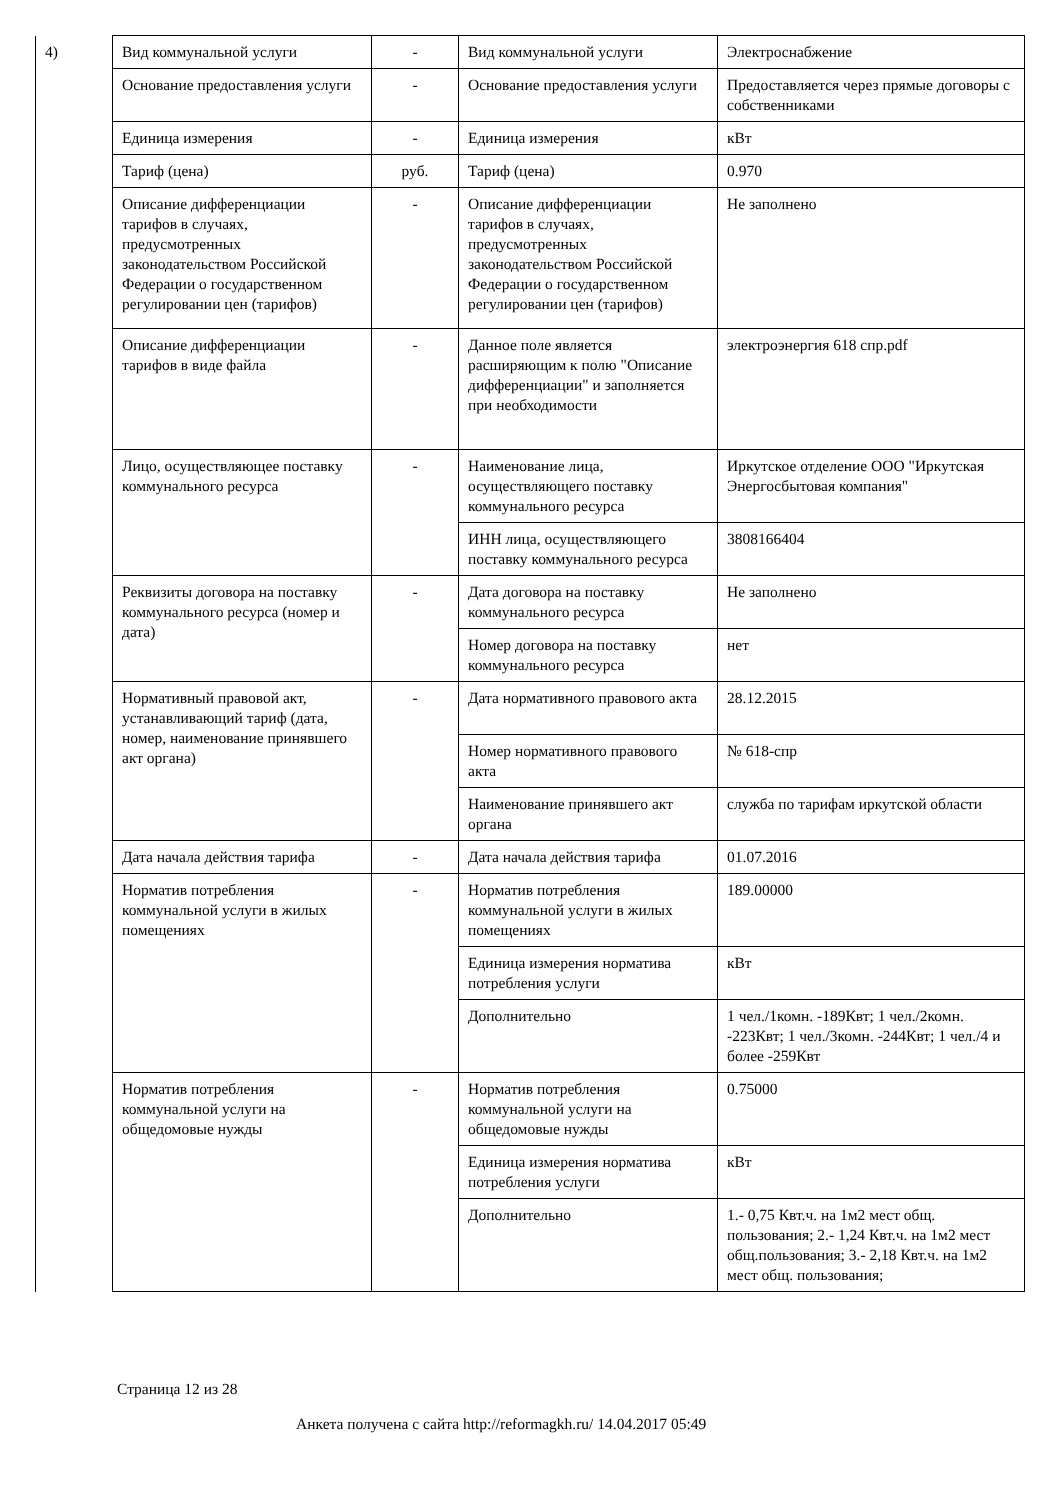| 4) | Вид коммунальной услуги | - | Вид коммунальной услуги | Электроснабжение |
| | Основание предоставления услуги | - | Основание предоставления услуги | Предоставляется через прямые договоры с собственниками |
| | Единица измерения | - | Единица измерения | кВт |
| | Тариф (цена) | руб. | Тариф (цена) | 0.970 |
| | Описание дифференциации тарифов в случаях, предусмотренных законодательством Российской Федерации о государственном регулировании цен (тарифов) | - | Описание дифференциации тарифов в случаях, предусмотренных законодательством Российской Федерации о государственном регулировании цен (тарифов) | Не заполнено |
| | Описание дифференциации тарифов в виде файла | - | Данное поле является расширяющим к полю "Описание дифференциации" и заполняется при необходимости | электроэнергия 618 спр.pdf |
| | Лицо, осуществляющее поставку коммунального ресурса | - | Наименование лица, осуществляющего поставку коммунального ресурса | Иркутское отделение ООО "Иркутская Энергосбытовая компания" |
| | | | ИНН лица, осуществляющего поставку коммунального ресурса | 3808166404 |
| | Реквизиты договора на поставку коммунального ресурса (номер и дата) | - | Дата договора на поставку коммунального ресурса | Не заполнено |
| | | | Номер договора на поставку коммунального ресурса | нет |
| | Нормативный правовой акт, устанавливающий тариф (дата, номер, наименование принявшего акт органа) | - | Дата нормативного правового акта | 28.12.2015 |
| | | | Номер нормативного правового акта | № 618-спр |
| | | | Наименование принявшего акт органа | служба по тарифам иркутской области |
| | Дата начала действия тарифа | - | Дата начала действия тарифа | 01.07.2016 |
| | Норматив потребления коммунальной услуги в жилых помещениях | - | Норматив потребления коммунальной услуги в жилых помещениях | 189.00000 |
| | | | Единица измерения норматива потребления услуги | кВт |
| | | | Дополнительно | 1 чел./1комн. -189Квт; 1 чел./2комн. -223Квт; 1 чел./3комн. -244Квт; 1 чел./4 и более -259Квт |
| | Норматив потребления коммунальной услуги на общедомовые нужды | - | Норматив потребления коммунальной услуги на общедомовые нужды | 0.75000 |
| | | | Единица измерения норматива потребления услуги | кВт |
| | | | Дополнительно | 1.- 0,75 Квт.ч. на 1м2 мест общ. пользования; 2.- 1,24 Квт.ч. на 1м2 мест общ.пользования; 3.- 2,18 Квт.ч. на 1м2 мест общ. пользования; |
Страница 12 из 28
Анкета получена с сайта http://reformagkh.ru/ 14.04.2017 05:49